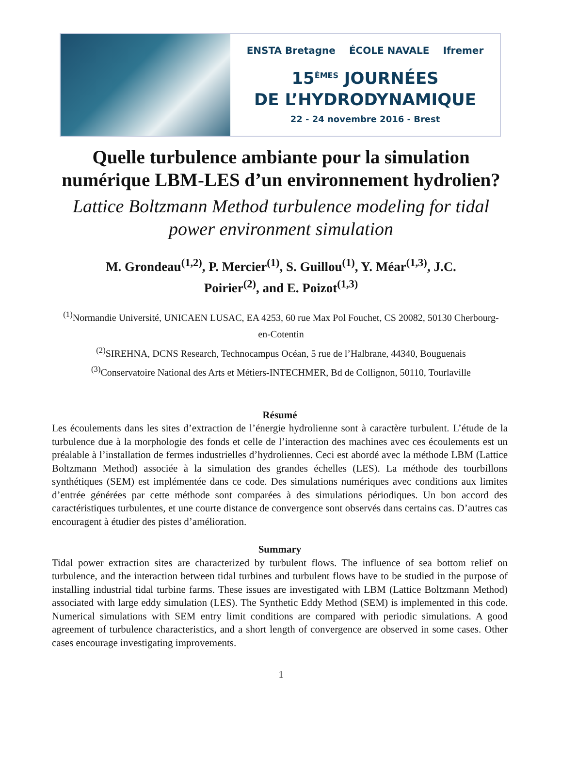ENSTA Bretagne ÉCOLE NAVALE Ifremer
15<sup>ÈMES</sup> JOURNÉES
DE L’HYDRODYNAMIQUE
22 - 24 novembre 2016 - Brest
Quelle turbulence ambiante pour la simulation numérique LBM-LES d’un environnement hydrolien?
Lattice Boltzmann Method turbulence modeling for tidal power environment simulation
M. Grondeau<sup>(1,2)</sup>, P. Mercier<sup>(1)</sup>, S. Guillou<sup>(1)</sup>, Y. Méar<sup>(1,3)</sup>, J.C. Poirier<sup>(2)</sup>, and E. Poizot<sup>(1,3)</sup>
<sup>(1)</sup> Normandie Université, UNICAEN LUSAC, EA 4253, 60 rue Max Pol Fouchet, CS 20082, 50130 Cherbourg-en-Cotentin
<sup>(2)</sup> SIREHNA, DCNS Research, Technocampus Océan, 5 rue de l’Halbrane, 44340, Bouguenais
<sup>(3)</sup> Conservatoire National des Arts et Métiers-INTECHMER, Bd de Collignon, 50110, Tourlaville
Résumé
Les écoulements dans les sites d’extraction de l’énergie hydrolienne sont à caractère turbulent. L’étude de la turbulence due à la morphologie des fonds et celle de l’interaction des machines avec ces écoulements est un préalable à l’installation de fermes industrielles d’hydroliennes. Ceci est abordé avec la méthode LBM (Lattice Boltzmann Method) associée à la simulation des grandes échelles (LES). La méthode des tourbillons synthétiques (SEM) est implémentée dans ce code. Des simulations numériques avec conditions aux limites d’entrée générées par cette méthode sont comparées à des simulations périodiques. Un bon accord des caractéristiques turbulentes, et une courte distance de convergence sont observés dans certains cas. D’autres cas encouragent à étudier des pistes d’amélioration.
Summary
Tidal power extraction sites are characterized by turbulent flows. The influence of sea bottom relief on turbulence, and the interaction between tidal turbines and turbulent flows have to be studied in the purpose of installing industrial tidal turbine farms. These issues are investigated with LBM (Lattice Boltzmann Method) associated with large eddy simulation (LES). The Synthetic Eddy Method (SEM) is implemented in this code. Numerical simulations with SEM entry limit conditions are compared with periodic simulations. A good agreement of turbulence characteristics, and a short length of convergence are observed in some cases. Other cases encourage investigating improvements.
1